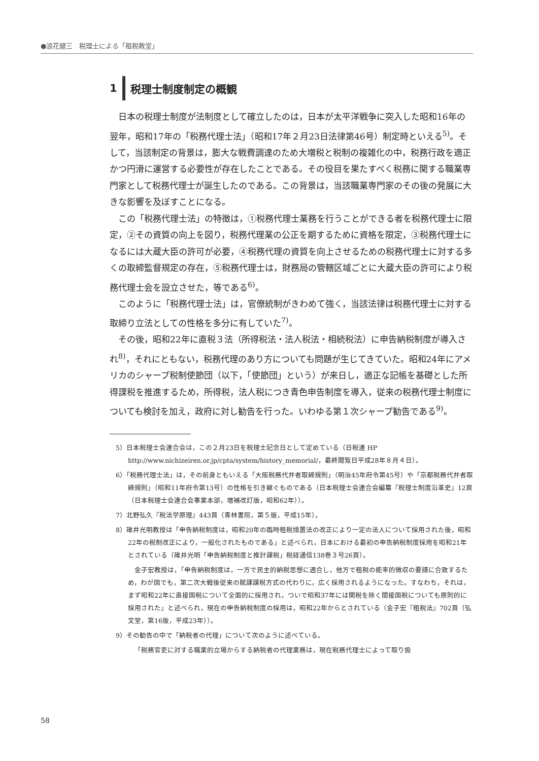●浪花健三　税理士による「租税教室」
1 税理士制度制定の概観
日本の税理士制度が法制度として確立したのは，日本が太平洋戦争に突入した昭和16年の翌年，昭和17年の「税務代理士法」（昭和17年２月23日法律第46号）制定時といえる<sup>5)</sup>。そして，当該制定の背景は，膨大な戦費調達のため大増税と税制の複雑化の中，税務行政を適正かつ円滑に運営する必要性が存在したことである。その役目を果たすべく税務に関する職業専門家として税務代理士が誕生したのである。この背景は，当該職業専門家のその後の発展に大きな影響を及ぼすことになる。
この「税務代理士法」の特徴は，①税務代理士業務を行うことができる者を税務代理士に限定，②その資質の向上を図り，税務代理業の公正を期するために資格を限定，③税務代理士になるには大蔵大臣の許可が必要，④税務代理の資質を向上させるための税務代理士に対する多くの取締監督規定の存在，⑤税務代理士は，財務局の管轄区域ごとに大蔵大臣の許可により税務代理士会を設立させた，等である<sup>6)</sup>。
このように「税務代理士法」は，官僚統制がきわめて強く，当該法律は税務代理士に対する取締り立法としての性格を多分に有していた<sup>7)</sup>。
その後，昭和22年に直税３法（所得税法・法人税法・相続税法）に申告納税制度が導入され<sup>8)</sup>，それにともない，税務代理のあり方についても問題が生じてきていた。昭和24年にアメリカのシャープ税制使節団（以下，「使節団」という）が来日し，適正な記帳を基礎とした所得課税を推進するため，所得税，法人税につき青色申告制度を導入，従来の税務代理士制度についても検討を加え，政府に対し勧告を行った。いわゆる第１次シャープ勧告である<sup>9)</sup>。
5）日本税理士会連合会は，この２月23日を税理士記念日として定めている（日税連 HP　http://www.nichizeiren.or.jp/cpta/system/history_memorial/，最終閲覧日平成28年８月４日）。
6）「税務代理士法」は，その前身ともいえる「大阪税務代弁者取締規則」（明治45年府令第45号）や「京都税務代弁者取締規則」（昭和11年府令第13号）の性格を引き継ぐものである（日本税理士会連合会編纂『税理士制度沿革史』12頁（日本税理士会連合会事業本部，増補改訂版，昭和62年））。
7）北野弘久『税法学原理』443頁（青林書院，第５版，平成15年）。
8）碓井光明教授は「申告納税制度は，昭和20年の臨時租税措置法の改正により一定の法人について採用された後，昭和22年の税制改正により，一般化されたものである」と述べられ，日本における最初の申告納税制度採用を昭和21年とされている（碓井光明「申告納税制度と推計課税」税経通信138巻３号26頁）。
金子宏教授は，「申告納税制度は，一方で民主的納税思想に適合し，他方で租税の能率的徴収の要請に合致するため，わが国でも，第二次大戦後従来の賦課課税方式の代わりに，広く採用されるようになった。すなわち，それは，まず昭和22年に直接国税について全面的に採用され，ついで昭和37年には関税を除く間接国税についても原則的に採用された」と述べられ，現在の申告納税制度の採用は，昭和22年からとされている（金子宏『租税法』702頁（弘文堂，第16版，平成23年））。
9）その勧告の中で「納税者の代理」について次のように述べている。
「税務官吏に対する職業的立場からする納税者の代理業務は，現在税務代理士によって取り扱
58